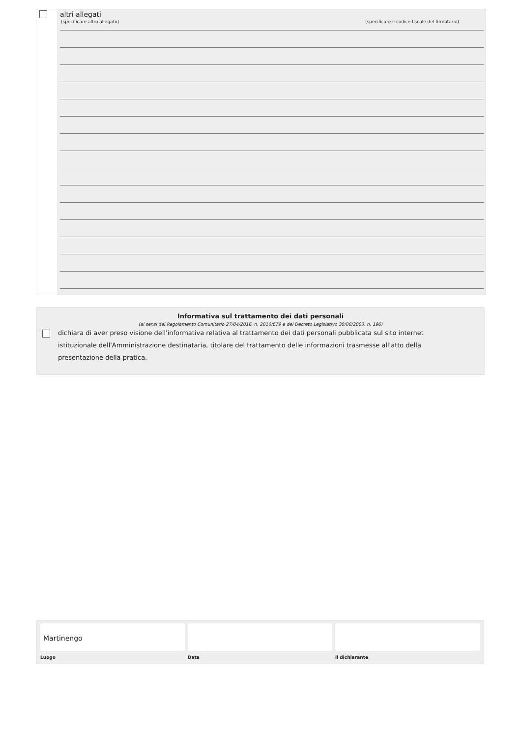altri allegati
(specificare altro allegato) (specificare il codice fiscale del firmatario)
Informativa sul trattamento dei dati personali
(ai sensi del Regolamento Comunitario 27/04/2016, n. 2016/679 e del Decreto Legislativo 30/06/2003, n. 196)
dichiara di aver preso visione dell'informativa relativa al trattamento dei dati personali pubblicata sul sito internet istituzionale dell'Amministrazione destinataria, titolare del trattamento delle informazioni trasmesse all'atto della presentazione della pratica.
Martinengo
Luogo
Data il dichiarante